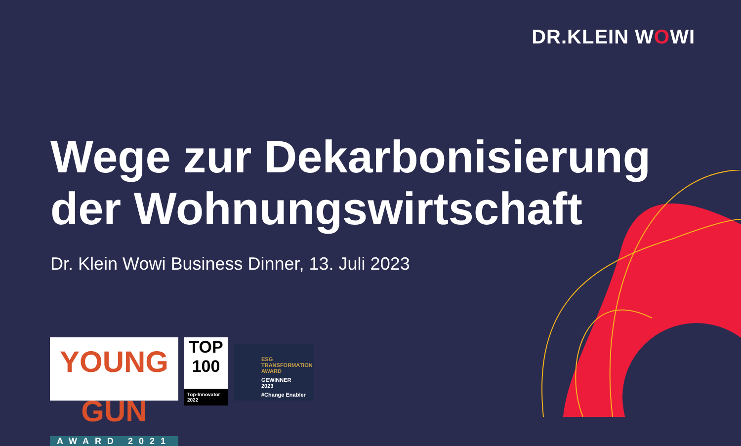DR.KLEIN WOWI
Wege zur Dekarbonisierung
der Wohnungswirtschaft
Dr. Klein Wowi Business Dinner, 13. Juli 2023
YOUNG GUN
AWARD 2021
TOP 100
Top-Innovator
2022
ESG
TRANSFORMATION
AWARD
GEWINNER
2023
#Change Enabler